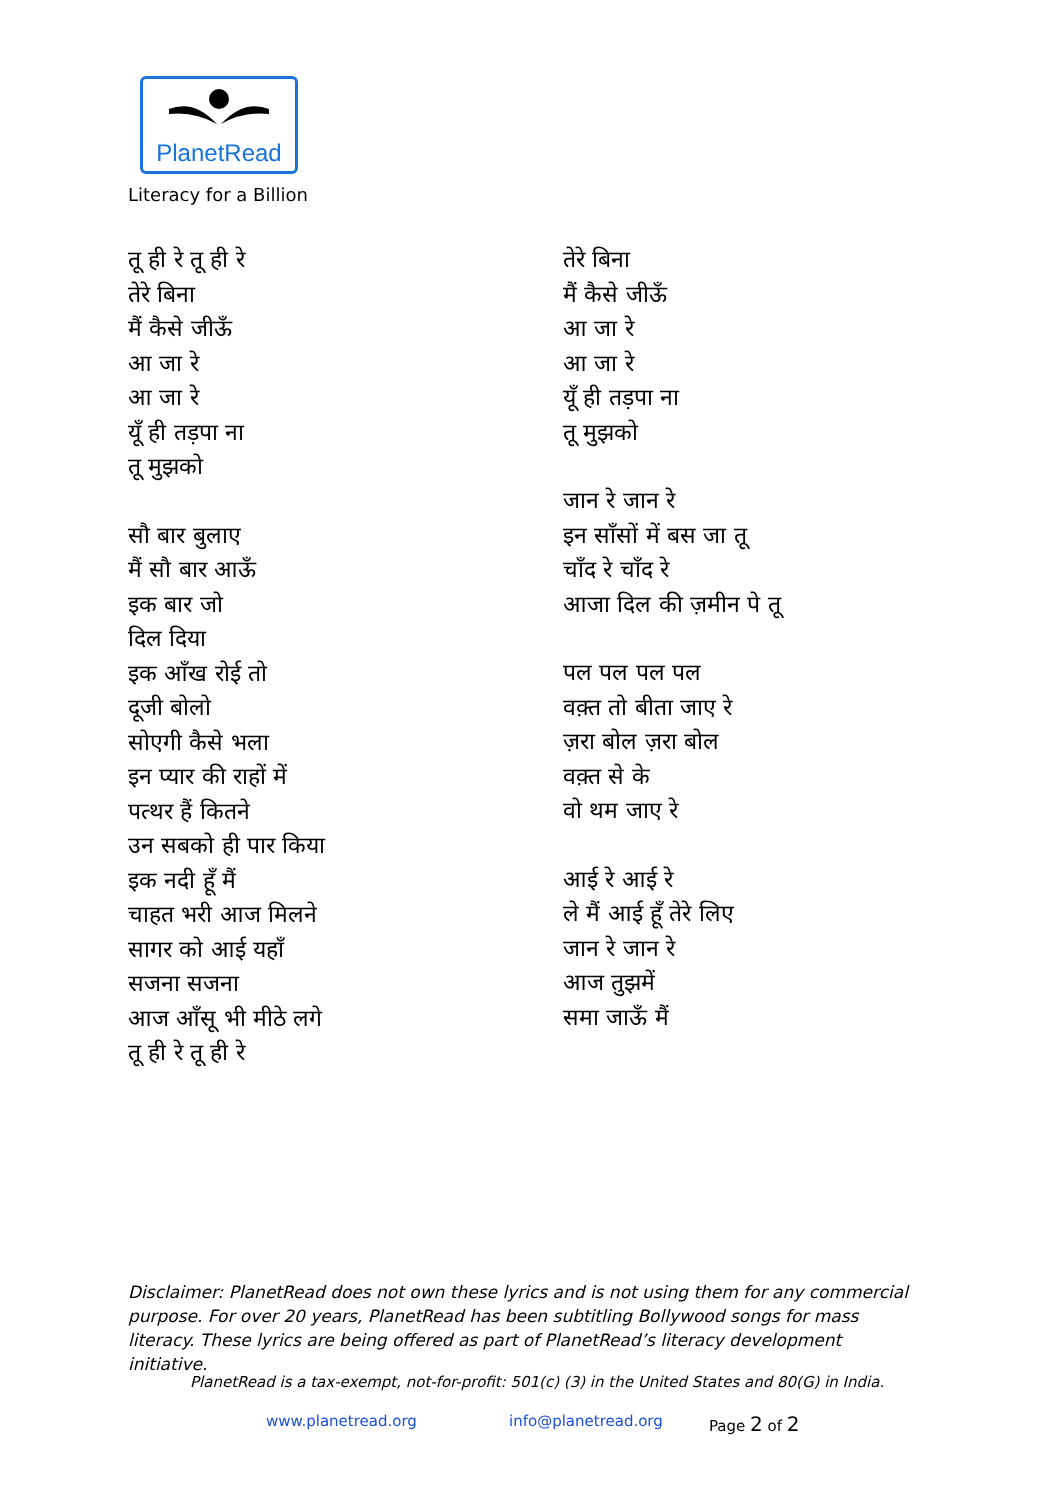PlanetRead
Literacy for a Billion
तू ही रे तू ही रे
तेरे बिना
मैं कैसे जीऊँ
आ जा रे
आ जा रे
यूँ ही तड़पा ना
तू मुझको
सौ बार बुलाए
मैं सौ बार आऊँ
इक बार जो
दिल दिया
इक आँख रोई तो
दूजी बोलो
सोएगी कैसे भला
इन प्यार की राहों में
पत्थर हैं कितने
उन सबको ही पार किया
इक नदी हूँ मैं
चाहत भरी आज मिलने
सागर को आई यहाँ
सजना सजना
आज आँसू भी मीठे लगे
तू ही रे तू ही रे
तेरे बिना
मैं कैसे जीऊँ
आ जा रे
आ जा रे
यूँ ही तड़पा ना
तू मुझको
जान रे जान रे
इन साँसों में बस जा तू
चाँद रे चाँद रे
आजा दिल की ज़मीन पे तू
पल पल पल पल
वक़्त तो बीता जाए रे
ज़रा बोल ज़रा बोल
वक़्त से के
वो थम जाए रे
आई रे आई रे
ले मैं आई हूँ तेरे लिए
जान रे जान रे
आज तुझमें
समा जाऊँ मैं
Disclaimer: PlanetRead does not own these lyrics and is not using them for any commercial purpose. For over 20 years, PlanetRead has been subtitling Bollywood songs for mass literacy. These lyrics are being offered as part of PlanetRead’s literacy development initiative.
PlanetRead is a tax-exempt, not-for-profit: 501(c) (3) in the United States and 80(G) in India.
www.planetread.org info@planetread.org Page 2 of 2